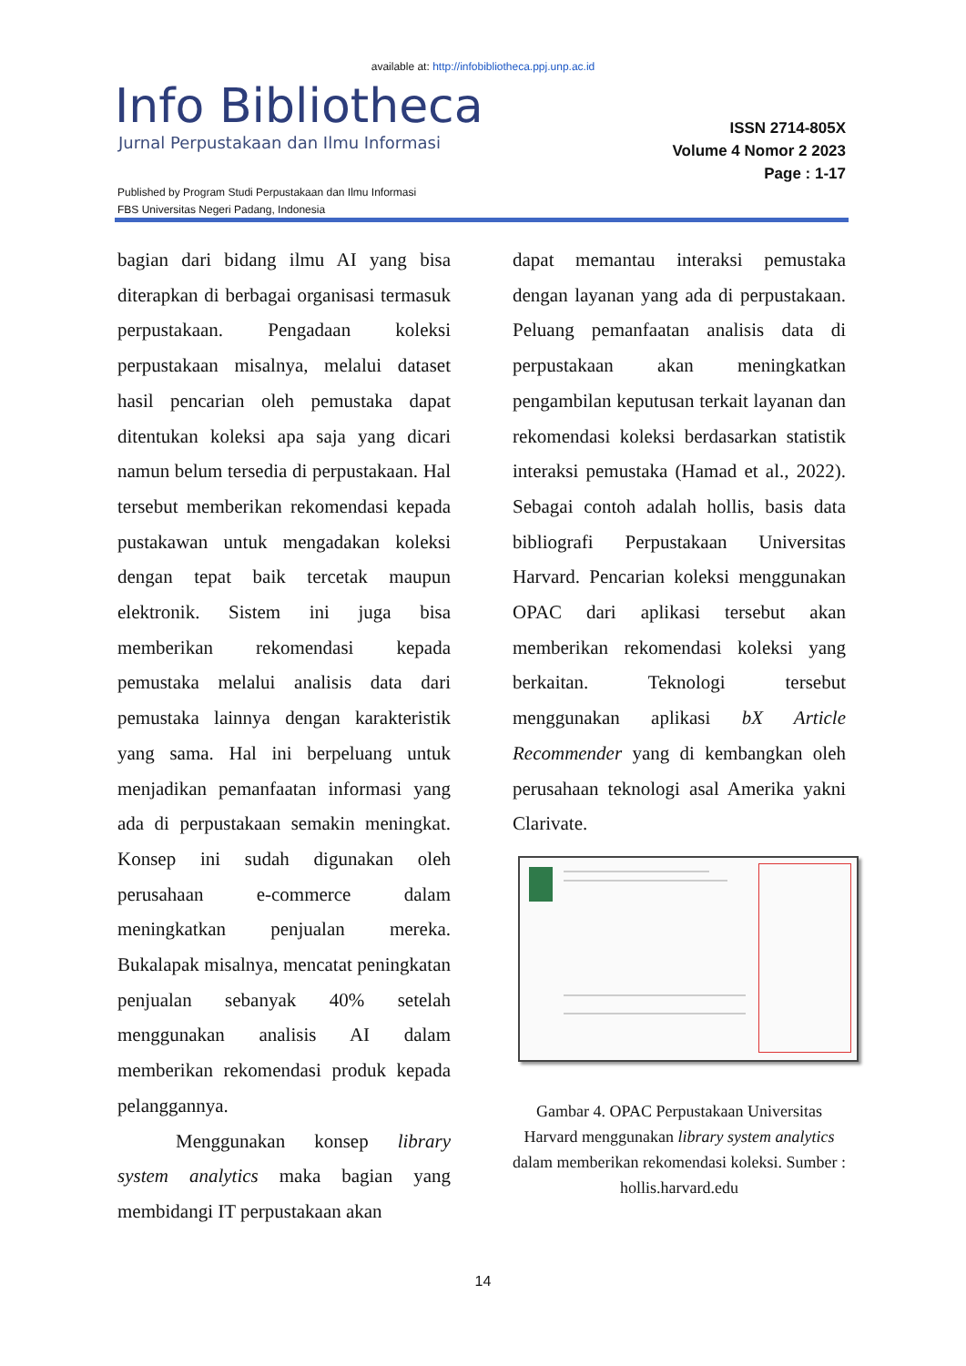available at: http://infobibliotheca.ppj.unp.ac.id
Info Bibliotheca
Jurnal Perpustakaan dan Ilmu Informasi
ISSN 2714-805X
Volume 4 Nomor 2 2023
Page : 1-17
Published by Program Studi Perpustakaan dan Ilmu Informasi
FBS Universitas Negeri Padang, Indonesia
bagian dari bidang ilmu AI yang bisa diterapkan di berbagai organisasi termasuk perpustakaan. Pengadaan koleksi perpustakaan misalnya, melalui dataset hasil pencarian oleh pemustaka dapat ditentukan koleksi apa saja yang dicari namun belum tersedia di perpustakaan. Hal tersebut memberikan rekomendasi kepada pustakawan untuk mengadakan koleksi dengan tepat baik tercetak maupun elektronik. Sistem ini juga bisa memberikan rekomendasi kepada pemustaka melalui analisis data dari pemustaka lainnya dengan karakteristik yang sama. Hal ini berpeluang untuk menjadikan pemanfaatan informasi yang ada di perpustakaan semakin meningkat. Konsep ini sudah digunakan oleh perusahaan e-commerce dalam meningkatkan penjualan mereka. Bukalapak misalnya, mencatat peningkatan penjualan sebanyak 40% setelah menggunakan analisis AI dalam memberikan rekomendasi produk kepada pelanggannya.
Menggunakan konsep library system analytics maka bagian yang membidangi IT perpustakaan akan
dapat memantau interaksi pemustaka dengan layanan yang ada di perpustakaan. Peluang pemanfaatan analisis data di perpustakaan akan meningkatkan pengambilan keputusan terkait layanan dan rekomendasi koleksi berdasarkan statistik interaksi pemustaka (Hamad et al., 2022). Sebagai contoh adalah hollis, basis data bibliografi Perpustakaan Universitas Harvard. Pencarian koleksi menggunakan OPAC dari aplikasi tersebut akan memberikan rekomendasi koleksi yang berkaitan. Teknologi tersebut menggunakan aplikasi bX Article Recommender yang di kembangkan oleh perusahaan teknologi asal Amerika yakni Clarivate.
Gambar 4. OPAC Perpustakaan Universitas Harvard menggunakan library system analytics dalam memberikan rekomendasi koleksi. Sumber : hollis.harvard.edu
14